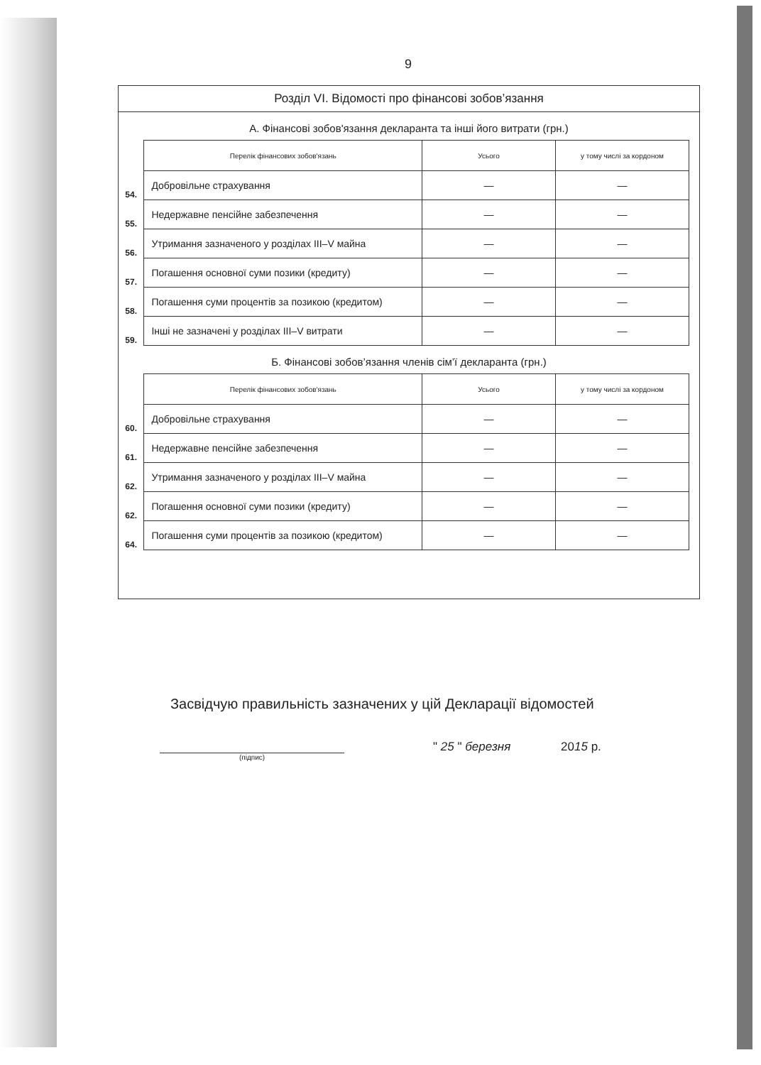9
Розділ VI. Відомості про фінансові зобов’язання
А. Фінансові зобов'язання декларанта та інші його витрати (грн.)
| | Перелік фінансових зобов'язань | Усього | у тому числі за кордоном |
| 54. | Добровільне страхування | — | — |
| 55. | Недержавне пенсійне забезпечення | — | — |
| 56. | Утримання зазначеного у розділах III–V майна | — | — |
| 57. | Погашення основної суми позики (кредиту) | — | — |
| 58. | Погашення суми процентів за позикою (кредитом) | — | — |
| 59. | Інші не зазначені у розділах III–V витрати | — | — |
Б. Фінансові зобов’язання членів сім’ї декларанта (грн.)
| | Перелік фінансових зобов'язань | Усього | у тому числі за кордоном |
| 60. | Добровільне страхування | — | — |
| 61. | Недержавне пенсійне забезпечення | — | — |
| 62. | Утримання зазначеного у розділах III–V майна | — | — |
| 62. | Погашення основної суми позики (кредиту) | — | — |
| 64. | Погашення суми процентів за позикою (кредитом) | — | — |
Засвідчую правильність зазначених у цій Декларації відомостей
(підпис)
" 25 " березня 2015 р.